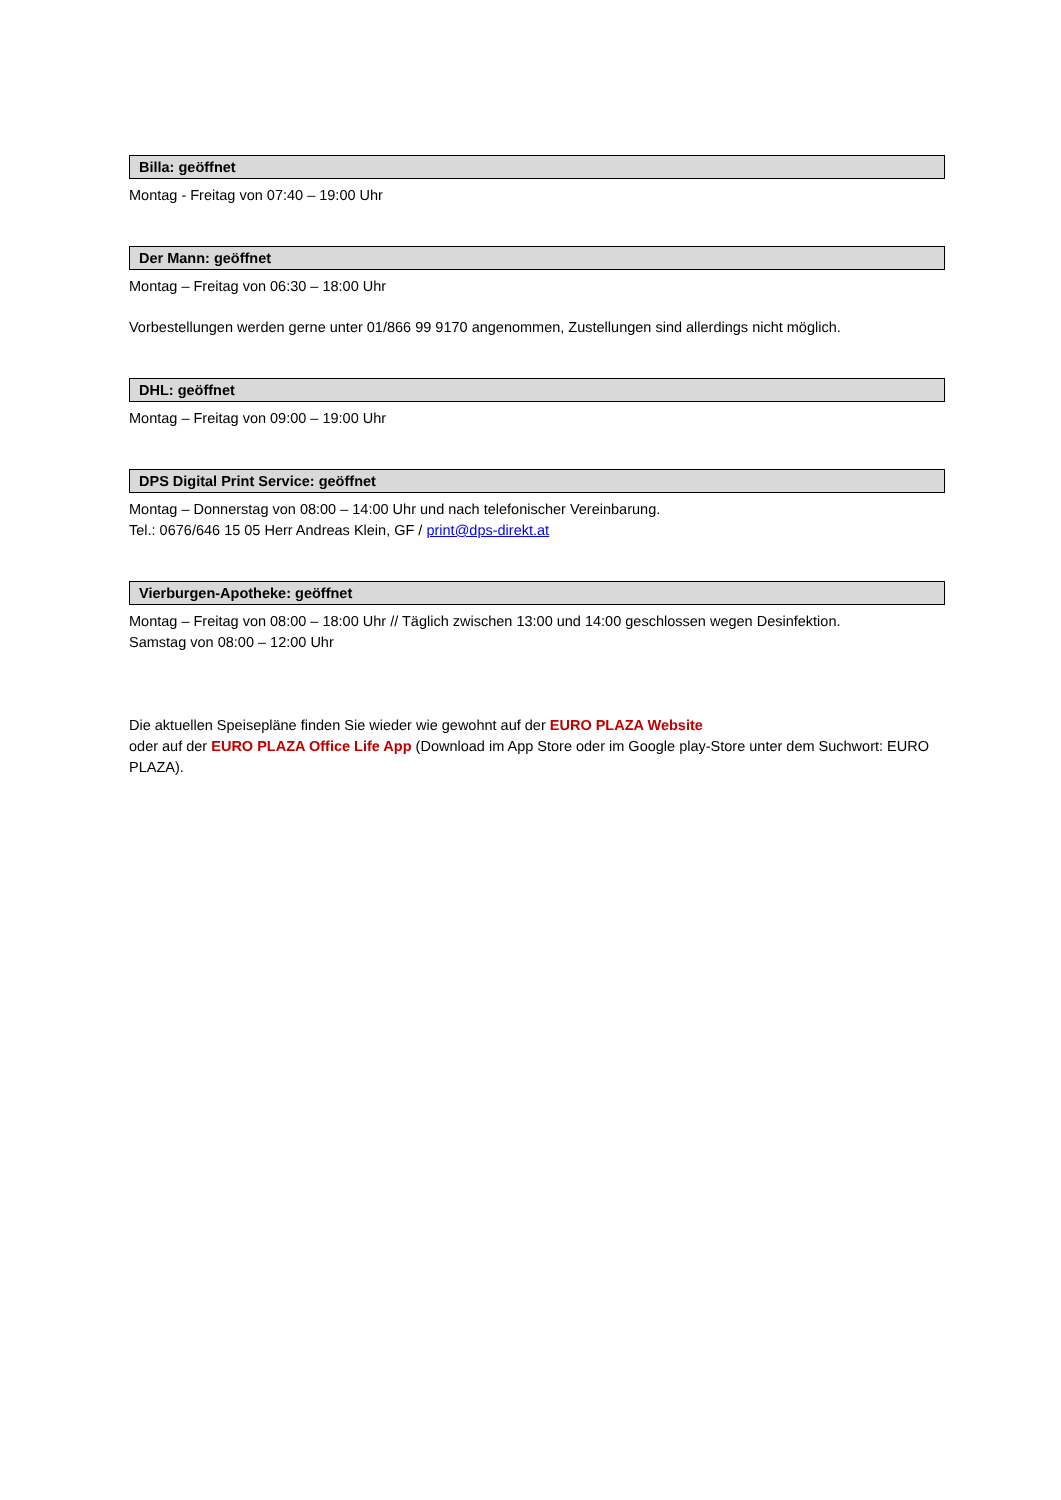Billa: geöffnet
Montag - Freitag von 07:40 – 19:00 Uhr
Der Mann: geöffnet
Montag – Freitag von 06:30 – 18:00 Uhr
Vorbestellungen werden gerne unter 01/866 99 9170 angenommen, Zustellungen sind allerdings nicht möglich.
DHL: geöffnet
Montag – Freitag von 09:00 – 19:00 Uhr
DPS Digital Print Service: geöffnet
Montag – Donnerstag von 08:00 – 14:00 Uhr und nach telefonischer Vereinbarung.
Tel.: 0676/646 15 05 Herr Andreas Klein, GF / print@dps-direkt.at
Vierburgen-Apotheke: geöffnet
Montag – Freitag von 08:00 – 18:00 Uhr // Täglich zwischen 13:00 und 14:00 geschlossen wegen Desinfektion.
Samstag von 08:00 – 12:00 Uhr
Die aktuellen Speisepläne finden Sie wieder wie gewohnt auf der EURO PLAZA Website
oder auf der EURO PLAZA Office Life App (Download im App Store oder im Google play-Store unter dem Suchwort: EURO PLAZA).